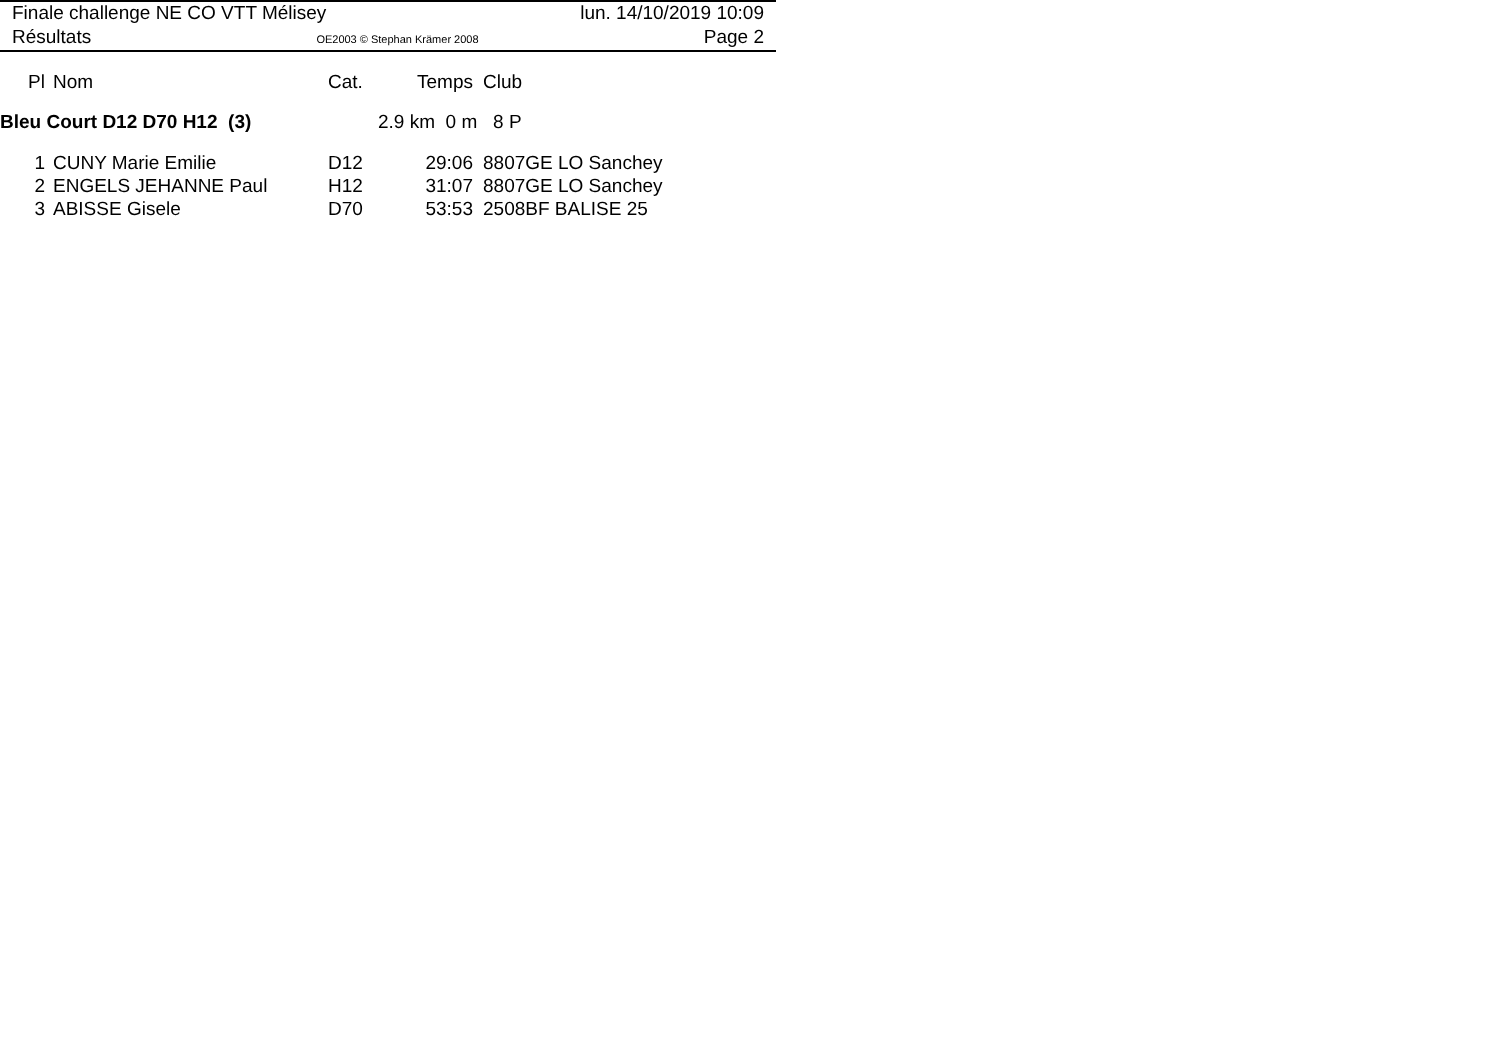Finale challenge NE CO VTT Mélisey lun. 14/10/2019 10:09
Résultats OE2003 © Stephan Krämer 2008 Page 2
| Pl | Nom | Cat. | Temps | Club |
| --- | --- | --- | --- | --- |
| Bleu Court D12 D70 H12 (3) | | | 2.9 km 0 m 8 P | |
| 1 | CUNY Marie Emilie | D12 | 29:06 | 8807GE LO Sanchey |
| 2 | ENGELS JEHANNE Paul | H12 | 31:07 | 8807GE LO Sanchey |
| 3 | ABISSE Gisele | D70 | 53:53 | 2508BF BALISE 25 |